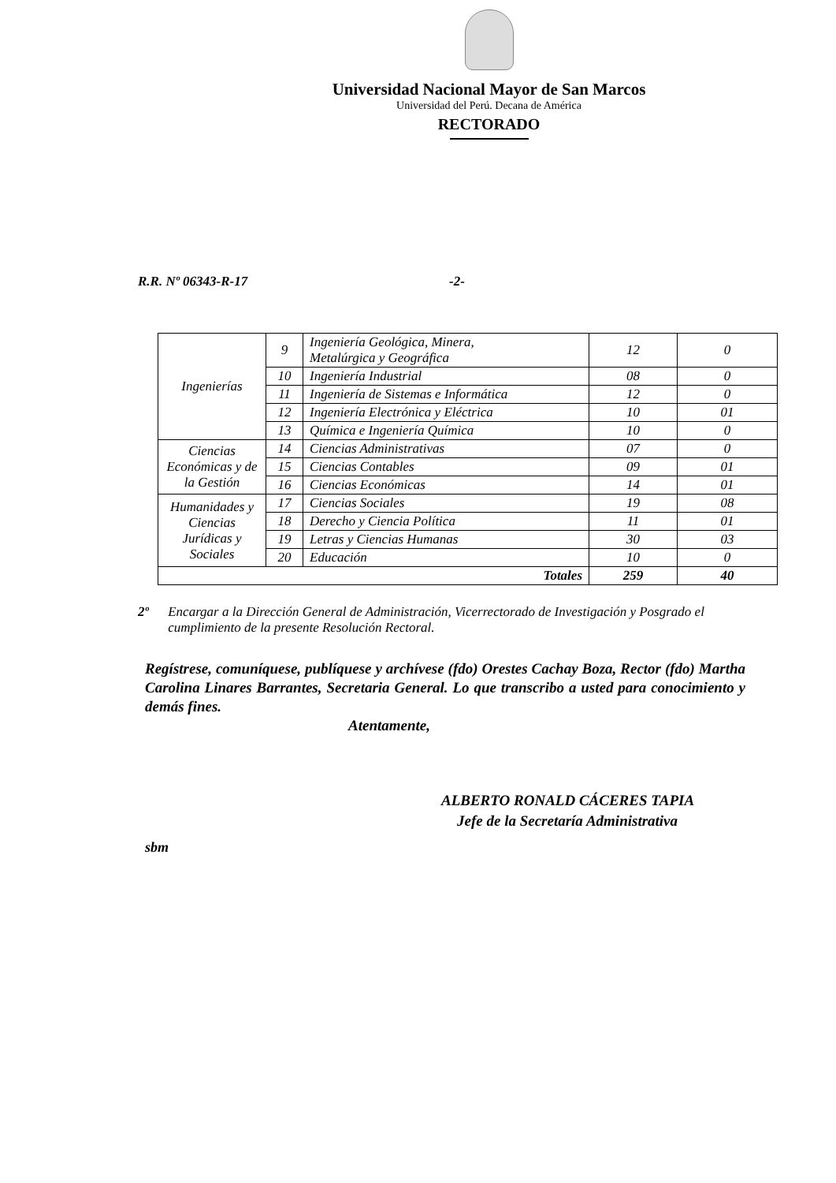Universidad Nacional Mayor de San Marcos
Universidad del Perú. Decana de América
RECTORADO
R.R. Nº 06343-R-17 -2-
| Ingenierías | 9 | Ingeniería Geológica, Minera, Metalúrgica y Geográfica | 12 | 0 |
| | 10 | Ingeniería Industrial | 08 | 0 |
| | 11 | Ingeniería de Sistemas e Informática | 12 | 0 |
| | 12 | Ingeniería Electrónica y Eléctrica | 10 | 01 |
| | 13 | Química e Ingeniería Química | 10 | 0 |
| Ciencias Económicas y de la Gestión | 14 | Ciencias Administrativas | 07 | 0 |
| | 15 | Ciencias Contables | 09 | 01 |
| | 16 | Ciencias Económicas | 14 | 01 |
| Humanidades y Ciencias Jurídicas y Sociales | 17 | Ciencias Sociales | 19 | 08 |
| | 18 | Derecho y Ciencia Política | 11 | 01 |
| | 19 | Letras y Ciencias Humanas | 30 | 03 |
| | 20 | Educación | 10 | 0 |
| Totales | | | 259 | 40 |
2º Encargar a la Dirección General de Administración, Vicerrectorado de Investigación y Posgrado el cumplimiento de la presente Resolución Rectoral.
Regístrese, comuníquese, publíquese y archívese (fdo) Orestes Cachay Boza, Rector (fdo) Martha Carolina Linares Barrantes, Secretaria General. Lo que transcribo a usted para conocimiento y demás fines.
Atentamente,
ALBERTO RONALD CÁCERES TAPIA
Jefe de la Secretaría Administrativa
sbm